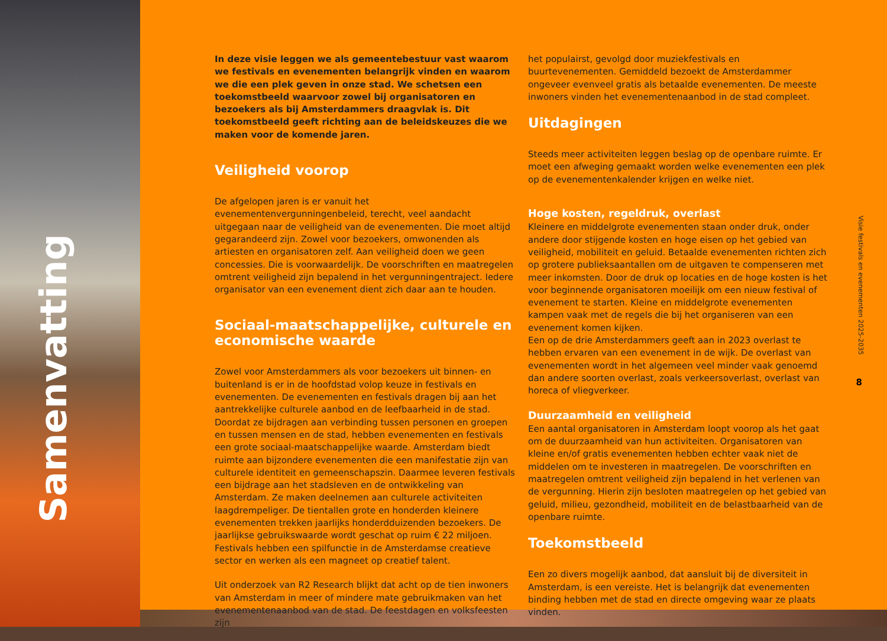Samenvatting
In deze visie leggen we als gemeentebestuur vast waarom we festivals en evenementen belangrijk vinden en waarom we die een plek geven in onze stad. We schetsen een toekomstbeeld waarvoor zowel bij organisatoren en bezoekers als bij Amsterdammers draagvlak is. Dit toekomstbeeld geeft richting aan de beleidskeuzes die we maken voor de komende jaren.
Veiligheid voorop
De afgelopen jaren is er vanuit het evenementenvergunningenbeleid, terecht, veel aandacht uitgegaan naar de veiligheid van de evenementen. Die moet altijd gegarandeerd zijn. Zowel voor bezoekers, omwonenden als artiesten en organisatoren zelf. Aan veiligheid doen we geen concessies. Die is voorwaardelijk. De voorschriften en maatregelen omtrent veiligheid zijn bepalend in het vergunningentraject. Iedere organisator van een evenement dient zich daar aan te houden.
Sociaal-maatschappelijke, culturele en economische waarde
Zowel voor Amsterdammers als voor bezoekers uit binnen- en buitenland is er in de hoofdstad volop keuze in festivals en evenementen. De evenementen en festivals dragen bij aan het aantrekkelijke culturele aanbod en de leefbaarheid in de stad. Doordat ze bijdragen aan verbinding tussen personen en groepen en tussen mensen en de stad, hebben evenementen en festivals een grote sociaal-maatschappelijke waarde. Amsterdam biedt ruimte aan bijzondere evenementen die een manifestatie zijn van culturele identiteit en gemeenschapszin. Daarmee leveren festivals een bijdrage aan het stadsleven en de ontwikkeling van Amsterdam. Ze maken deelnemen aan culturele activiteiten laagdrempeliger. De tientallen grote en honderden kleinere evenementen trekken jaarlijks honderdduizenden bezoekers. De jaarlijkse gebruikswaarde wordt geschat op ruim € 22 miljoen. Festivals hebben een spilfunctie in de Amsterdamse creatieve sector en werken als een magneet op creatief talent.
Uit onderzoek van R2 Research blijkt dat acht op de tien inwoners van Amsterdam in meer of mindere mate gebruikmaken van het evenementenaanbod van de stad. De feestdagen en volksfeesten zijn
het populairst, gevolgd door muziekfestivals en buurtevenementen. Gemiddeld bezoekt de Amsterdammer ongeveer evenveel gratis als betaalde evenementen. De meeste inwoners vinden het evenementenaanbod in de stad compleet.
Uitdagingen
Steeds meer activiteiten leggen beslag op de openbare ruimte. Er moet een afweging gemaakt worden welke evenementen een plek op de evenementenkalender krijgen en welke niet.
Hoge kosten, regeldruk, overlast
Kleinere en middelgrote evenementen staan onder druk, onder andere door stijgende kosten en hoge eisen op het gebied van veiligheid, mobiliteit en geluid. Betaalde evenementen richten zich op grotere publieksaantallen om de uitgaven te compenseren met meer inkomsten. Door de druk op locaties en de hoge kosten is het voor beginnende organisatoren moeilijk om een nieuw festival of evenement te starten. Kleine en middelgrote evenementen kampen vaak met de regels die bij het organiseren van een evenement komen kijken.
Een op de drie Amsterdammers geeft aan in 2023 overlast te hebben ervaren van een evenement in de wijk. De overlast van evenementen wordt in het algemeen veel minder vaak genoemd dan andere soorten overlast, zoals verkeersoverlast, overlast van horeca of vliegverkeer.
Duurzaamheid en veiligheid
Een aantal organisatoren in Amsterdam loopt voorop als het gaat om de duurzaamheid van hun activiteiten. Organisatoren van kleine en/of gratis evenementen hebben echter vaak niet de middelen om te investeren in maatregelen. De voorschriften en maatregelen omtrent veiligheid zijn bepalend in het verlenen van de vergunning. Hierin zijn besloten maatregelen op het gebied van geluid, milieu, gezondheid, mobiliteit en de belastbaarheid van de openbare ruimte.
Toekomstbeeld
Een zo divers mogelijk aanbod, dat aansluit bij de diversiteit in Amsterdam, is een vereiste. Het is belangrijk dat evenementen binding hebben met de stad en directe omgeving waar ze plaats vinden.
Visie festivals en evenementen 2025-2035
8